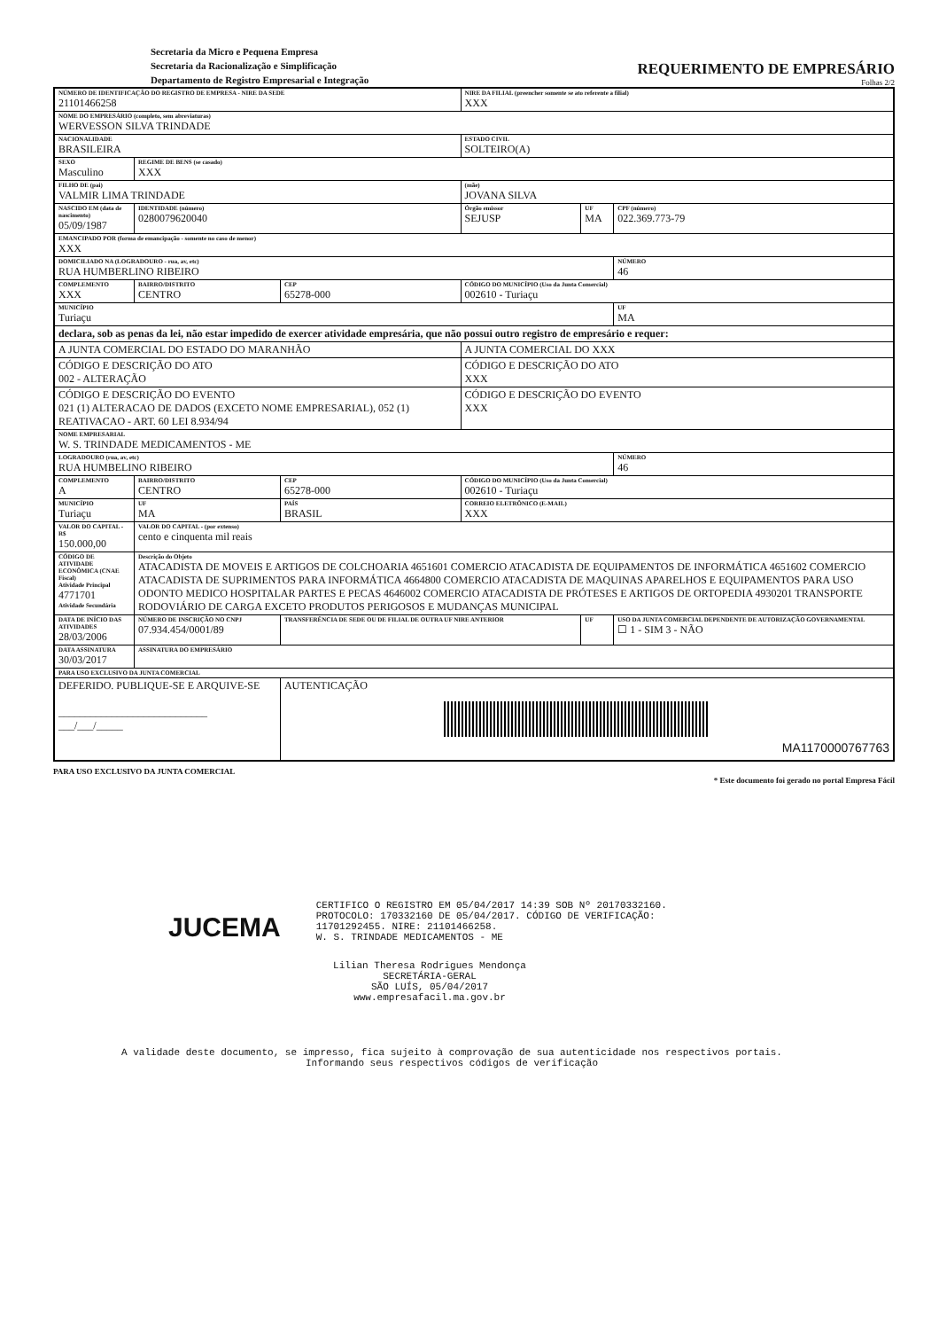Secretaria da Micro e Pequena Empresa
Secretaria da Racionalização e Simplificação
Departamento de Registro Empresarial e Integração
REQUERIMENTO DE EMPRESÁRIO
Folhas 2/2
| NÚMERO DE IDENTIFICAÇÃO DO REGISTRO DE EMPRESA - NIRE DA SEDE 21101466258 | | | | NIRE DA FILIAL (preencher somente se ato referente a filial) XXX | | |
| NOME DO EMPRESÁRIO (completo, sem abreviaturas) WERVESSON SILVA TRINDADE | | | | | | |
| NACIONALIDADE BRASILEIRA | | | | ESTADO CIVIL SOLTEIRO(A) | | |
| SEXO Masculino | | REGIME DE BENS (se casado) XXX | | | | |
| FILHO DE (pai) VALMIR LIMA TRINDADE | | | | (mãe) JOVANA SILVA | | |
| NASCIDO EM (data de nascimento) 05/09/1987 | | IDENTIDADE (número) 0280079620040 | | Órgão emissor SEJUSP | UF MA | CPF (número) 022.369.773-79 |
| EMANCIPADO POR (forma de emancipação - somente no caso de menor) XXX | | | | | | |
| DOMICILIADO NA (LOGRADOURO - rua, av, etc) RUA HUMBERLINO RIBEIRO | | | | | | NÚMERO 46 |
| COMPLEMENTO XXX | BAIRRO/DISTRITO CENTRO | | CEP 65278-000 | CÓDIGO DO MUNICÍPIO (Uso da Junta Comercial) 002610 - Turiaçu | | |
| MUNICÍPIO Turiaçu | | | | | | UF MA |
| declara, sob as penas da lei, não estar impedido de exercer atividade empresária, que não possui outro registro de empresário e requer: | | | | | | |
| A JUNTA COMERCIAL DO ESTADO DO MARANHÃO | | | | A JUNTA COMERCIAL DO XXX | | |
| CÓDIGO E DESCRIÇÃO DO ATO 002 - ALTERAÇÃO | | | | CÓDIGO E DESCRIÇÃO DO ATO XXX | | |
| CÓDIGO E DESCRIÇÃO DO EVENTO 021 (1) ALTERACAO DE DADOS (EXCETO NOME EMPRESARIAL), 052 (1) REATIVACAO - ART. 60 LEI 8.934/94 | | | | CÓDIGO E DESCRIÇÃO DO EVENTO XXX | | |
| NOME EMPRESARIAL W. S. TRINDADE MEDICAMENTOS - ME | | | | | | |
| LOGRADOURO (rua, av, etc) RUA HUMBELINO RIBEIRO | | | | | | NÚMERO 46 |
| COMPLEMENTO A | BAIRRO/DISTRITO CENTRO | | CEP 65278-000 | CÓDIGO DO MUNICÍPIO (Uso da Junta Comercial) 002610 - Turiaçu | | |
| MUNICÍPIO Turiaçu | | UF MA | PAÍS BRASIL | CORREIO ELETRÔNICO (E-MAIL) XXX | | |
| VALOR DO CAPITAL - R$ 150.000,00 | VALOR DO CAPITAL - (por extenso) cento e cinquenta mil reais | | | | | |
| CÓDIGO DE ATIVIDADE ECONÔMICA (CNAE Fiscal) Atividade Principal 4771701 Atividade Secundária | Descrição do Objeto ATACADISTA DE MOVEIS E ARTIGOS DE COLCHOARIA 4651601 COMERCIO ATACADISTA DE EQUIPAMENTOS DE INFORMÁTICA 4651602 COMERCIO ATACADISTA DE SUPRIMENTOS PARA INFORMÁTICA 4664800 COMERCIO ATACADISTA DE MAQUINAS APARELHOS E EQUIPAMENTOS PARA USO ODONTO MEDICO HOSPITALAR PARTES E PECAS 4646002 COMERCIO ATACADISTA DE PRÓTESES E ARTIGOS DE ORTOPEDIA 4930201 TRANSPORTE RODOVIÁRIO DE CARGA EXCETO PRODUTOS PERIGOSOS E MUDANÇAS MUNICIPAL | | | | | |
| DATA DE INÍCIO DAS ATIVIDADES 28/03/2006 | NÚMERO DE INSCRIÇÃO NO CNPJ 07.934.454/0001/89 | | TRANSFERÊNCIA DE SEDE OU DE FILIAL DE OUTRA UF NIRE ANTERIOR | | UF | USO DA JUNTA COMERCIAL DEPENDENTE DE AUTORIZAÇÃO GOVERNAMENTAL ☐ 1 - SIM 3 - NÃO |
| DATA ASSINATURA 30/03/2017 | ASSINATURA DO EMPRESÁRIO | | | | | |
| PARA USO EXCLUSIVO DA JUNTA COMERCIAL | | | | | | |
| DEFERIDO. PUBLIQUE-SE E ARQUIVE-SE ____________________________ ___/___/_____ | | | AUTENTICAÇÃO MA1170000767763 | | | |
PARA USO EXCLUSIVO DA JUNTA COMERCIAL
* Este documento foi gerado no portal Empresa Fácil
JUCEMA
CERTIFICO O REGISTRO EM 05/04/2017 14:39 SOB Nº 20170332160.
PROTOCOLO: 170332160 DE 05/04/2017. CÓDIGO DE VERIFICAÇÃO:
11701292455. NIRE: 21101466258.
W. S. TRINDADE MEDICAMENTOS - ME
Lilian Theresa Rodrigues Mendonça
SECRETÁRIA-GERAL
SÃO LUÍS, 05/04/2017
www.empresafacil.ma.gov.br
A validade deste documento, se impresso, fica sujeito à comprovação de sua autenticidade nos respectivos portais.
Informando seus respectivos códigos de verificação